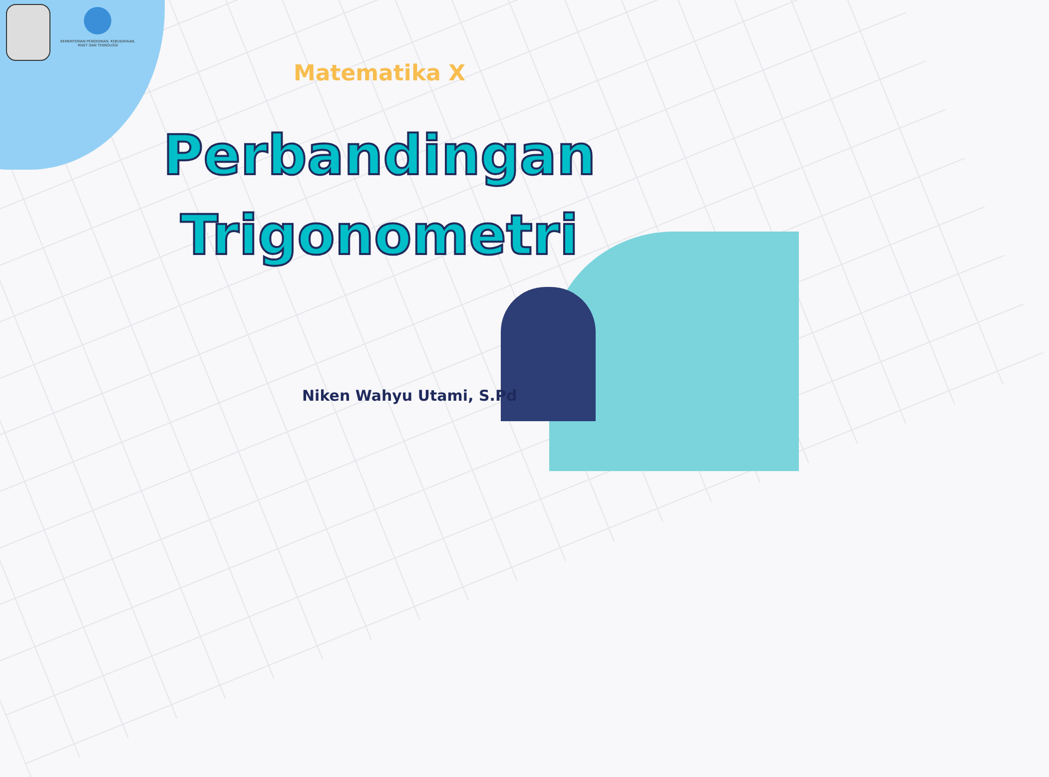KEMENTERIAN PENDIDIKAN, KEBUDAYAAN,
RISET DAN TEKNOLOGI
Matematika X
Perbandingan
Trigonometri
Niken Wahyu Utami, S.Pd